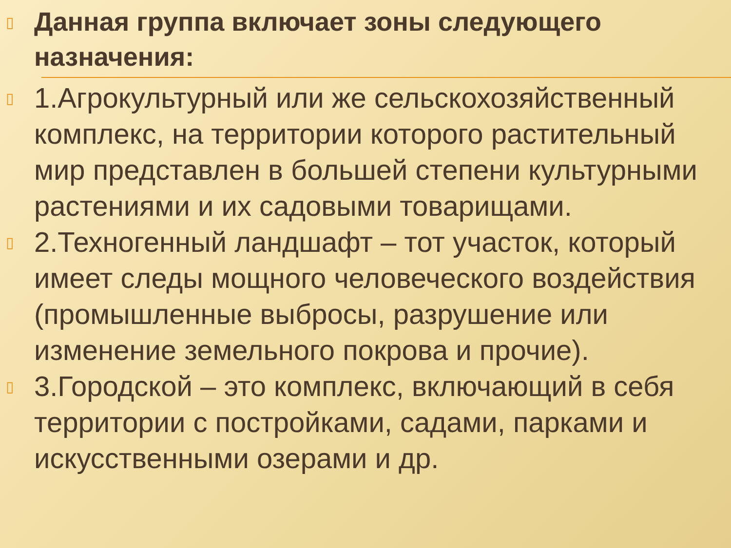▯
Данная группа включает зоны следующего назначения:
▯
1.Агрокультурный или же сельскохозяйственный комплекс, на территории которого растительный мир представлен в большей степени культурными растениями и их садовыми товарищами.
▯
2.Техногенный ландшафт – тот участок, который имеет следы мощного человеческого воздействия (промышленные выбросы, разрушение или изменение земельного покрова и прочие).
▯
3.Городской – это комплекс, включающий в себя территории с постройками, садами, парками и искусственными озерами и др.